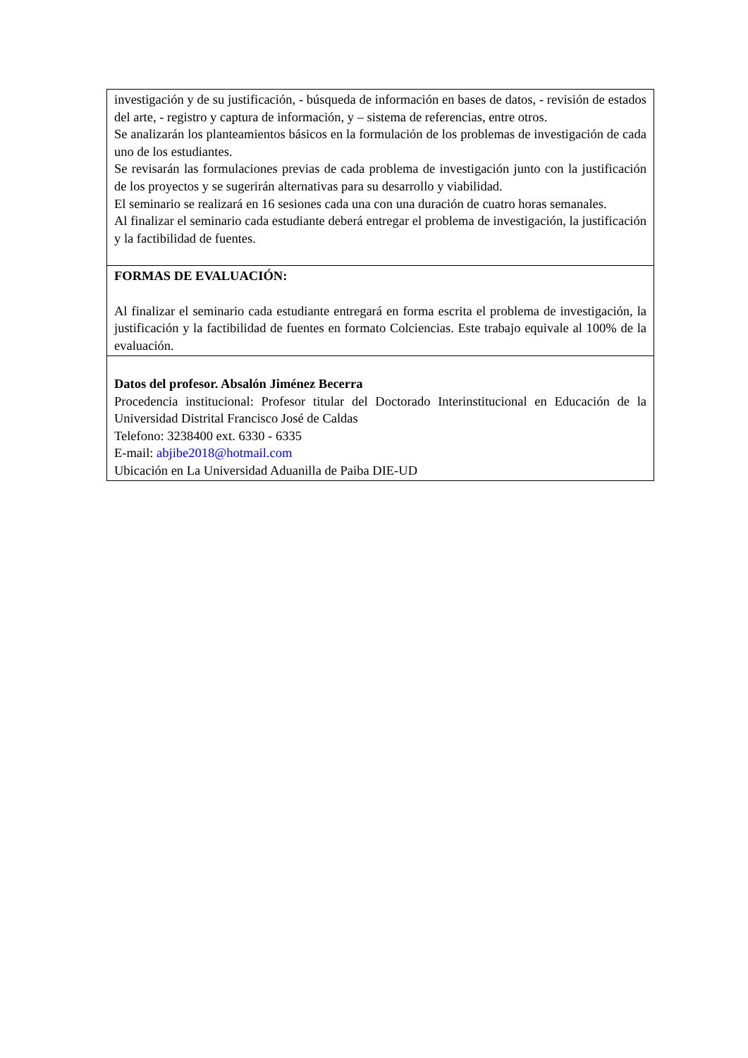| investigación y de su justificación, - búsqueda de información en bases de datos, - revisión de estados del arte, - registro y captura de información, y – sistema de referencias, entre otros. Se analizarán los planteamientos básicos en la formulación de los problemas de investigación de cada uno de los estudiantes. Se revisarán las formulaciones previas de cada problema de investigación junto con la justificación de los proyectos y se sugerirán alternativas para su desarrollo y viabilidad. El seminario se realizará en 16 sesiones cada una con una duración de cuatro horas semanales. Al finalizar el seminario cada estudiante deberá entregar el problema de investigación, la justificación y la factibilidad de fuentes. |
| FORMAS DE EVALUACIÓN: Al finalizar el seminario cada estudiante entregará en forma escrita el problema de investigación, la justificación y la factibilidad de fuentes en formato Colciencias. Este trabajo equivale al 100% de la evaluación. |
| Datos del profesor. Absalón Jiménez Becerra Procedencia institucional: Profesor titular del Doctorado Interinstitucional en Educación de la Universidad Distrital Francisco José de Caldas Telefono: 3238400 ext. 6330 - 6335 E-mail: abjibe2018@hotmail.com Ubicación en La Universidad Aduanilla de Paiba DIE-UD |